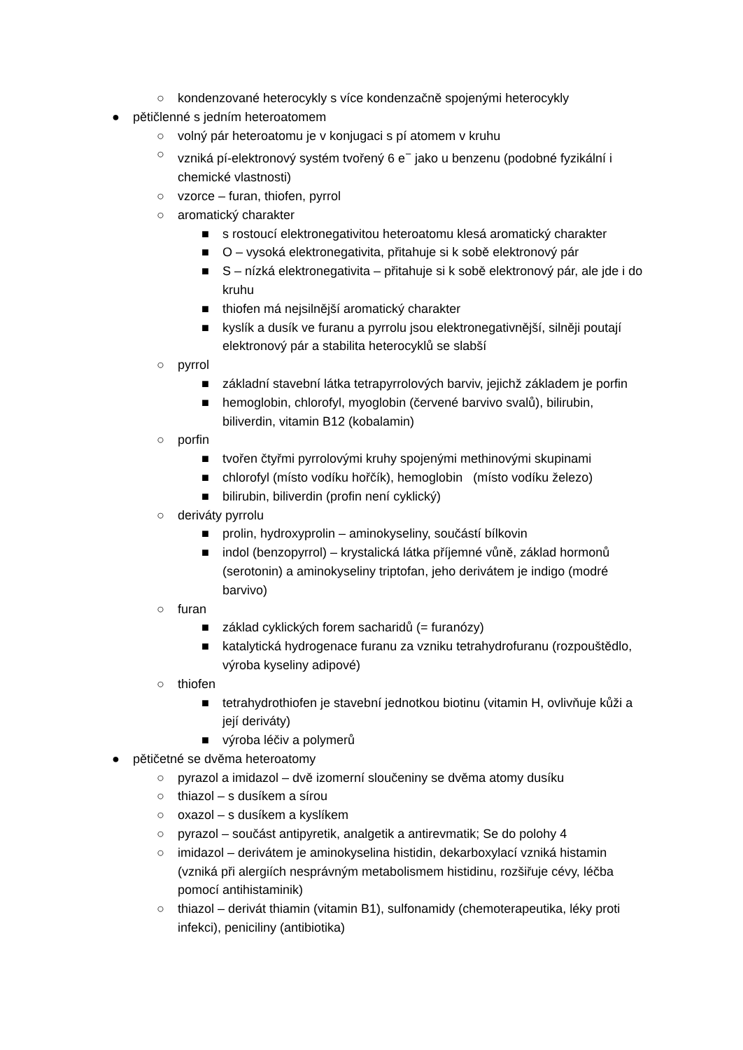○ kondenzované heterocykly s více kondenzačně spojenými heterocykly
● pětičlenné s jedním heteroatomem
○ volný pár heteroatomu je v konjugaci s pí atomem v kruhu
○ vzniká pí-elektronový systém tvořený 6 e<sup>−</sup> jako u benzenu (podobné fyzikální i chemické vlastnosti)
○ vzorce – furan, thiofen, pyrrol
○ aromatický charakter
■ s rostoucí elektronegativitou heteroatomu klesá aromatický charakter
■ O – vysoká elektronegativita, přitahuje si k sobě elektronový pár
■ S – nízká elektronegativita – přitahuje si k sobě elektronový pár, ale jde i do kruhu
■ thiofen má nejsilnější aromatický charakter
■ kyslík a dusík ve furanu a pyrrolu jsou elektronegativnější, silněji poutají elektronový pár a stabilita heterocyklů se slabší
○ pyrrol
■ základní stavební látka tetrapyrrolových barviv, jejichž základem je porfin
■ hemoglobin, chlorofyl, myoglobin (červené barvivo svalů), bilirubin, biliverdin, vitamin B12 (kobalamin)
○ porfin
■ tvořen čtyřmi pyrrolovými kruhy spojenými methinovými skupinami
■ chlorofyl (místo vodíku hořčík), hemoglobin (místo vodíku železo)
■ bilirubin, biliverdin (profin není cyklický)
○ deriváty pyrrolu
■ prolin, hydroxyprolin – aminokyseliny, součástí bílkovin
■ indol (benzopyrrol) – krystalická látka příjemné vůně, základ hormonů (serotonin) a aminokyseliny triptofan, jeho derivátem je indigo (modré barvivo)
○ furan
■ základ cyklických forem sacharidů (= furanózy)
■ katalytická hydrogenace furanu za vzniku tetrahydrofuranu (rozpouštědlo, výroba kyseliny adipové)
○ thiofen
■ tetrahydrothiofen je stavební jednotkou biotinu (vitamin H, ovlivňuje kůži a její deriváty)
■ výroba léčiv a polymerů
● pětičetné se dvěma heteroatomy
○ pyrazol a imidazol – dvě izomerní sloučeniny se dvěma atomy dusíku
○ thiazol – s dusíkem a sírou
○ oxazol – s dusíkem a kyslíkem
○ pyrazol – součást antipyretik, analgetik a antirevmatik; Se do polohy 4
○ imidazol – derivátem je aminokyselina histidin, dekarboxylací vzniká histamin (vzniká při alergiích nesprávným metabolismem histidinu, rozšiřuje cévy, léčba pomocí antihistaminik)
○ thiazol – derivát thiamin (vitamin B1), sulfonamidy (chemoterapeutika, léky proti infekci), peniciliny (antibiotika)